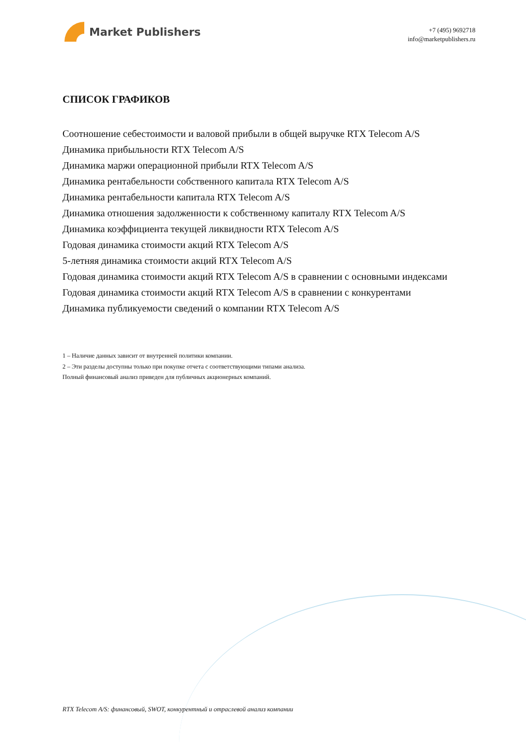Market Publishers
+7 (495) 9692718
info@marketpublishers.ru
СПИСОК ГРАФИКОВ
Соотношение себестоимости и валовой прибыли в общей выручке RTX Telecom A/S
Динамика прибыльности RTX Telecom A/S
Динамика маржи операционной прибыли RTX Telecom A/S
Динамика рентабельности собственного капитала RTX Telecom A/S
Динамика рентабельности капитала RTX Telecom A/S
Динамика отношения задолженности к собственному капиталу RTX Telecom A/S
Динамика коэффициента текущей ликвидности RTX Telecom A/S
Годовая динамика стоимости акций RTX Telecom A/S
5-летняя динамика стоимости акций RTX Telecom A/S
Годовая динамика стоимости акций RTX Telecom A/S в сравнении с основными индексами
Годовая динамика стоимости акций RTX Telecom A/S в сравнении с конкурентами
Динамика публикуемости сведений о компании RTX Telecom A/S
1 – Наличие данных зависит от внутренней политики компании.
2 – Эти разделы доступны только при покупке отчета с соответствующими типами анализа.
Полный финансовый анализ приведен для публичных акционерных компаний.
RTX Telecom A/S: финансовый, SWOT, конкурентный и отраслевой анализ компании